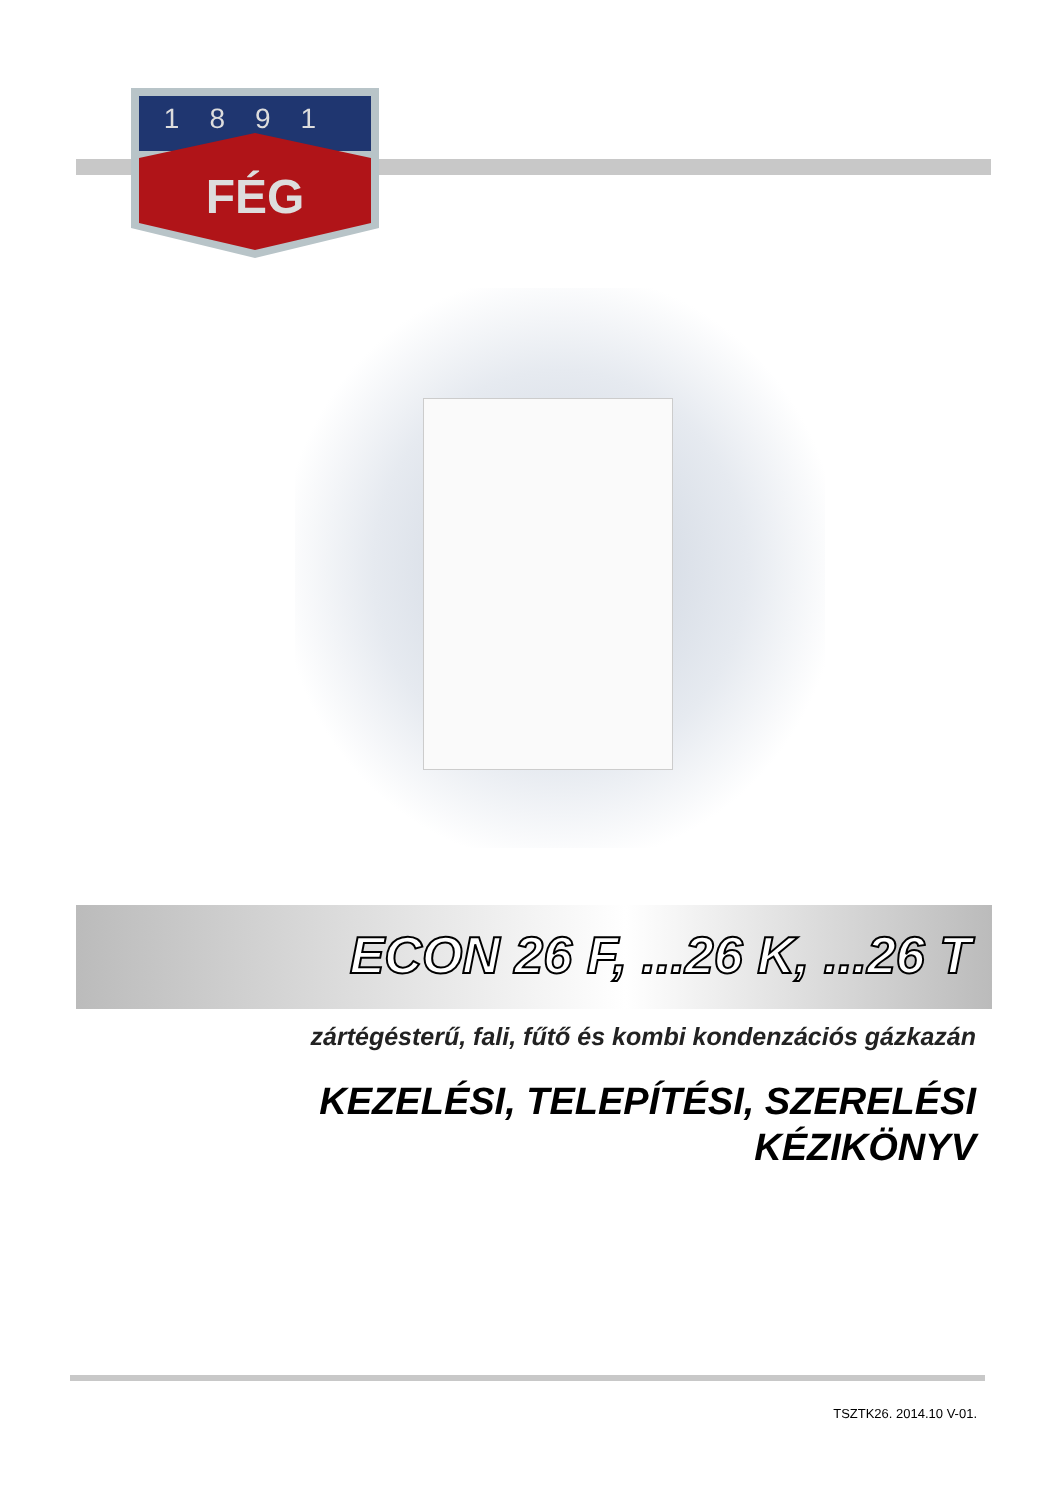1891
FÉG
ECON 26 F, ...26 K, ...26 T
zártégésterű, fali, fűtő és kombi kondenzációs gázkazán
KEZELÉSI, TELEPÍTÉSI, SZERELÉSI
KÉZIKÖNYV
TSZTK26. 2014.10 V-01.